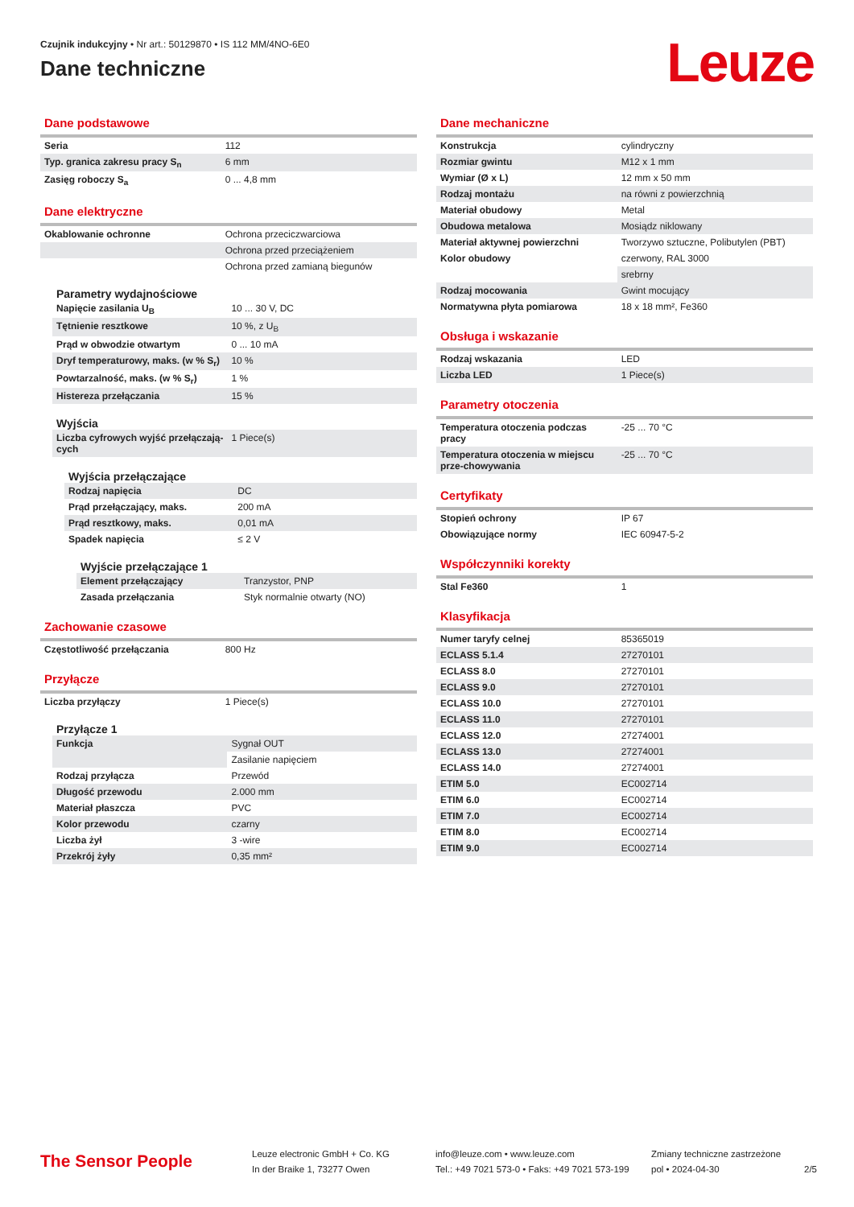Czujnik indukcyjny • Nr art.: 50129870 • IS 112 MM/4NO-6E0
Dane techniczne
Leuze
Dane podstawowe
| Seria | 112 |
| Typ. granica zakresu pracy S<sub>n</sub> | 6 mm |
| Zasięg roboczy S<sub>a</sub> | 0 ... 4,8 mm |
Dane elektryczne
| Okablowanie ochronne | Ochrona przeciczwarciowa |
| | Ochrona przed przeciążeniem |
| | Ochrona przed zamianą biegunów |
Parametry wydajnościowe
| Napięcie zasilania U<sub>B</sub> | 10 ... 30 V, DC |
| Tętnienie resztkowe | 10 %, z U<sub>B</sub> |
| Prąd w obwodzie otwartym | 0 ... 10 mA |
| Dryf temperaturowy, maks. (w % S<sub>r</sub>) | 10 % |
| Powtarzalność, maks. (w % S<sub>r</sub>) | 1 % |
| Histereza przełączania | 15 % |
Wyjścia
| Liczba cyfrowych wyjść przełączają-cych | 1 Piece(s) |
Wyjścia przełączające
| Rodzaj napięcia | DC |
| Prąd przełączający, maks. | 200 mA |
| Prąd resztkowy, maks. | 0,01 mA |
| Spadek napięcia | ≤ 2 V |
Wyjście przełączające 1
| Element przełączający | Tranzystor, PNP |
| Zasada przełączania | Styk normalnie otwarty (NO) |
Zachowanie czasowe
| Częstotliwość przełączania | 800 Hz |
Przyłącze
| Liczba przyłączy | 1 Piece(s) |
Przyłącze 1
| Funkcja | Sygnał OUT |
| | Zasilanie napięciem |
| Rodzaj przyłącza | Przewód |
| Długość przewodu | 2.000 mm |
| Materiał płaszcza | PVC |
| Kolor przewodu | czarny |
| Liczba żył | 3 -wire |
| Przekrój żyły | 0,35 mm² |
Dane mechaniczne
| Konstrukcja | cylindryczny |
| Rozmiar gwintu | M12 x 1 mm |
| Wymiar (Ø x L) | 12 mm x 50 mm |
| Rodzaj montażu | na równi z powierzchnią |
| Materiał obudowy | Metal |
| Obudowa metalowa | Mosiądz niklowany |
| Materiał aktywnej powierzchni | Tworzywo sztuczne, Polibutylen (PBT) |
| Kolor obudowy | czerwony, RAL 3000 |
| | srebrny |
| Rodzaj mocowania | Gwint mocujący |
| Normatywna płyta pomiarowa | 18 x 18 mm², Fe360 |
Obsługa i wskazanie
| Rodzaj wskazania | LED |
| Liczba LED | 1 Piece(s) |
Parametry otoczenia
| Temperatura otoczenia podczas pracy | -25 ... 70 °C |
| Temperatura otoczenia w miejscu prze-chowywania | -25 ... 70 °C |
Certyfikaty
| Stopień ochrony | IP 67 |
| Obowiązujące normy | IEC 60947-5-2 |
Współczynniki korekty
| Stal Fe360 | 1 |
Klasyfikacja
| Numer taryfy celnej | 85365019 |
| ECLASS 5.1.4 | 27270101 |
| ECLASS 8.0 | 27270101 |
| ECLASS 9.0 | 27270101 |
| ECLASS 10.0 | 27270101 |
| ECLASS 11.0 | 27270101 |
| ECLASS 12.0 | 27274001 |
| ECLASS 13.0 | 27274001 |
| ECLASS 14.0 | 27274001 |
| ETIM 5.0 | EC002714 |
| ETIM 6.0 | EC002714 |
| ETIM 7.0 | EC002714 |
| ETIM 8.0 | EC002714 |
| ETIM 9.0 | EC002714 |
The Sensor People
Leuze electronic GmbH + Co. KG
In der Braike 1, 73277 Owen
info@leuze.com • www.leuze.com
Tel.: +49 7021 573-0 • Faks: +49 7021 573-199
Zmiany techniczne zastrzeżone
pol • 2024-04-30
2/5